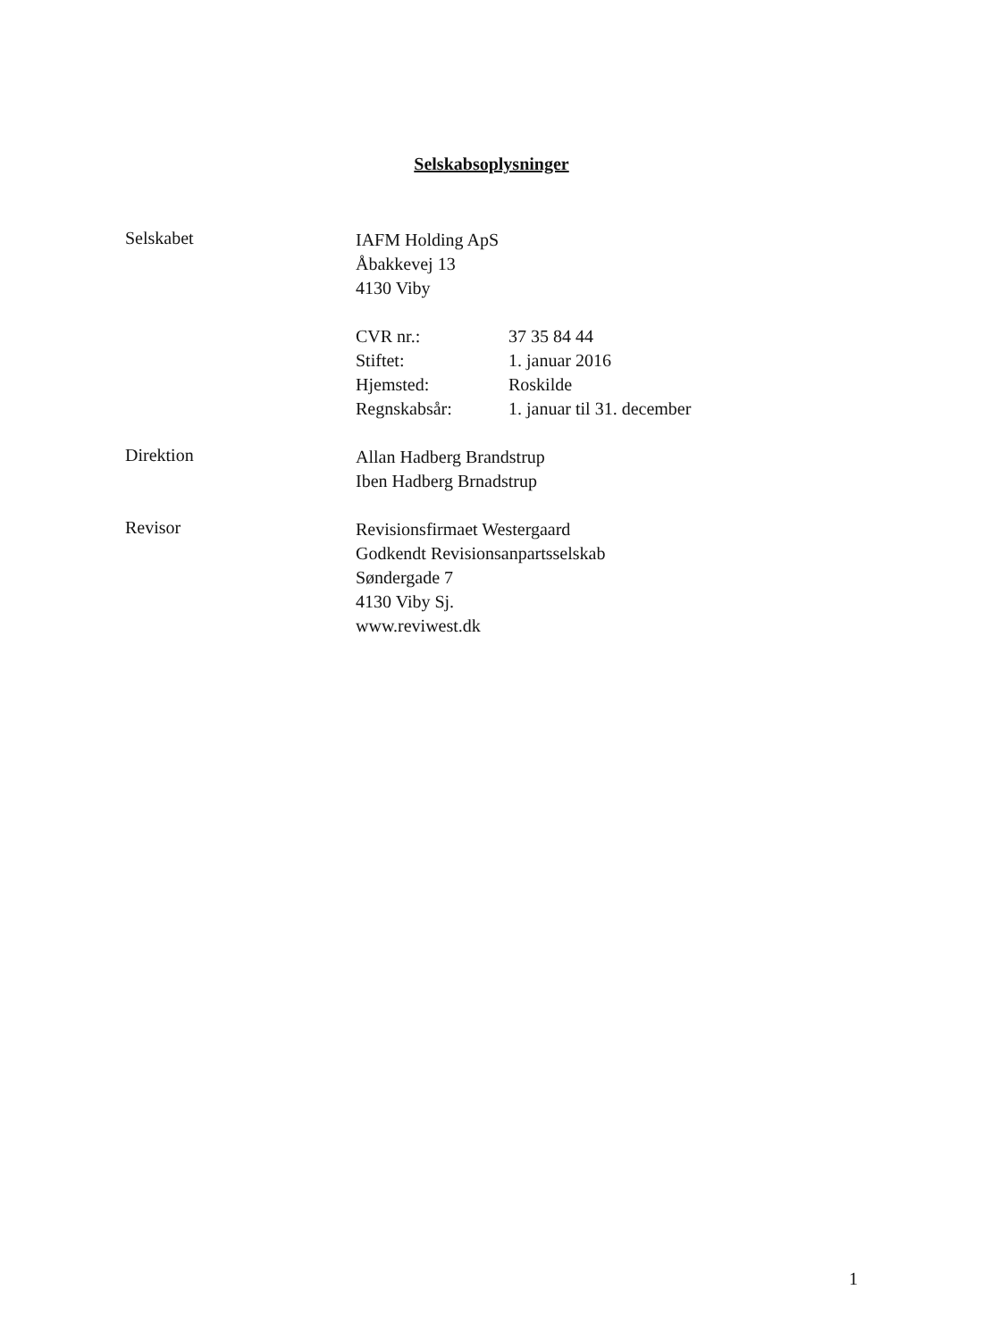Selskabsoplysninger
Selskabet
IAFM Holding ApS
Åbakkevej 13
4130 Viby
| CVR nr.: | 37 35 84 44 |
| Stiftet: | 1. januar 2016 |
| Hjemsted: | Roskilde |
| Regnskabsår: | 1. januar til 31. december |
Direktion
Allan Hadberg Brandstrup
Iben Hadberg Brnadstrup
Revisor
Revisionsfirmaet Westergaard
Godkendt Revisionsanpartsselskab
Søndergade 7
4130 Viby Sj.
www.reviwest.dk
1